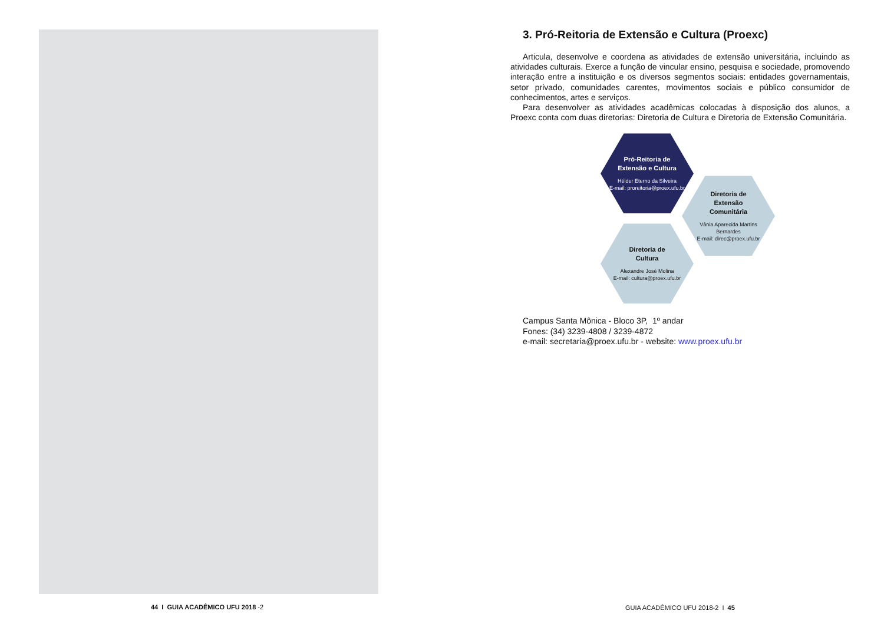44 I GUIA ACADÊMICO UFU 2018 -2
3. Pró-Reitoria de Extensão e Cultura (Proexc)
Articula, desenvolve e coordena as atividades de extensão universitária, incluindo as atividades culturais. Exerce a função de vincular ensino, pesquisa e sociedade, promovendo interação entre a instituição e os diversos segmentos sociais: entidades governamentais, setor privado, comunidades carentes, movimentos sociais e público consumidor de conhecimentos, artes e serviços.
Para desenvolver as atividades acadêmicas colocadas à disposição dos alunos, a Proexc conta com duas diretorias: Diretoria de Cultura e Diretoria de Extensão Comunitária.
Pró-Reitoria de
Extensão e Cultura
Hélder Eterno da Silveira
E-mail: proreitoria@proex.ufu.br
Diretoria de
Extensão
Comunitária
Vânia Aparecida Martins
Bernardes
E-mail: direc@proex.ufu.br
Diretoria de
Cultura
Alexandre José Molina
E-mail: cultura@proex.ufu.br
Campus Santa Mônica - Bloco 3P, 1º andar
Fones: (34) 3239-4808 / 3239-4872
e-mail: secretaria@proex.ufu.br - website: www.proex.ufu.br
GUIA ACADÊMICO UFU 2018-2 I 45